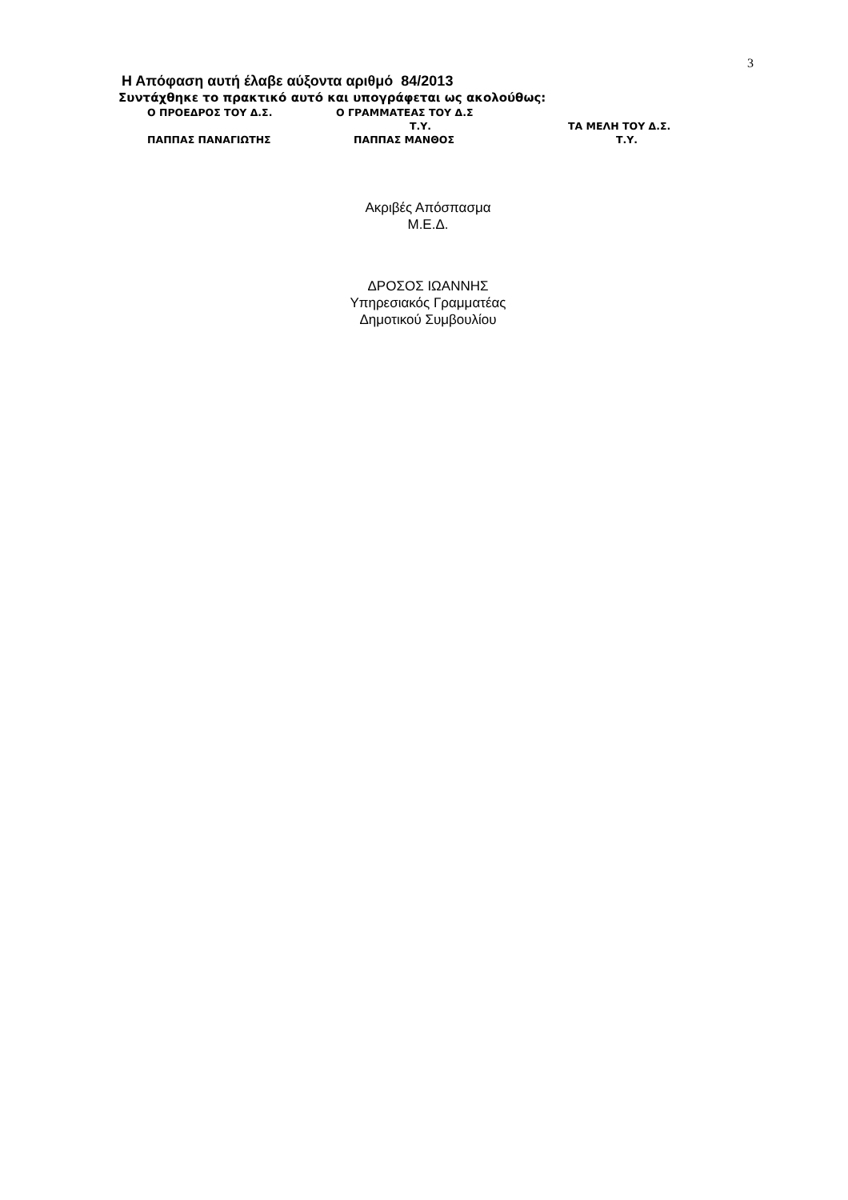3
Η Απόφαση αυτή έλαβε αύξοντα αριθμό 84/2013
Συντάχθηκε το πρακτικό αυτό και υπογράφεται ως ακολούθως:
Ο ΠΡΟΕΔΡΟΣ ΤΟΥ Δ.Σ. Ο ΓΡΑΜΜΑΤΕΑΣ ΤΟΥ Δ.Σ
Τ.Υ. ΤΑ ΜΕΛΗ ΤΟΥ Δ.Σ.
ΠΑΠΠΑΣ ΠΑΝΑΓΙΩΤΗΣ ΠΑΠΠΑΣ ΜΑΝΘΟΣ Τ.Υ.
Ακριβές Απόσπασμα
Μ.Ε.Δ.
ΔΡΟΣΟΣ ΙΩΑΝΝΗΣ
Υπηρεσιακός Γραμματέας
Δημοτικού Συμβουλίου